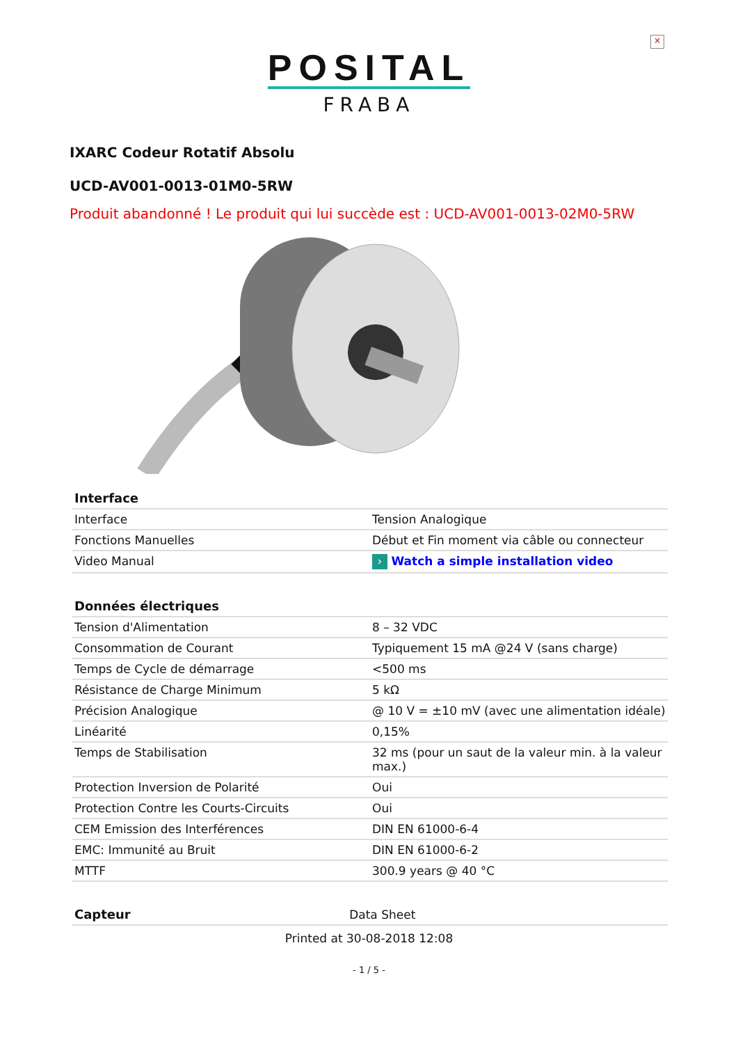×
POSITAL
FRABA
IXARC Codeur Rotatif Absolu
UCD-AV001-0013-01M0-5RW
Produit abandonné ! Le produit qui lui succède est : UCD-AV001-0013-02M0-5RW
| Interface | |
| --- | --- |
| Interface | Tension Analogique |
| Fonctions Manuelles | Début et Fin moment via câble ou connecteur |
| Video Manual | › Watch a simple installation video |
| Données électriques | |
| --- | --- |
| Tension d'Alimentation | 8 – 32 VDC |
| Consommation de Courant | Typiquement 15 mA @24 V (sans charge) |
| Temps de Cycle de démarrage | <500 ms |
| Résistance de Charge Minimum | 5 kΩ |
| Précision Analogique | @ 10 V = ±10 mV (avec une alimentation idéale) |
| Linéarité | 0,15% |
| Temps de Stabilisation | 32 ms (pour un saut de la valeur min. à la valeur max.) |
| Protection Inversion de Polarité | Oui |
| Protection Contre les Courts-Circuits | Oui |
| CEM Emission des Interférences | DIN EN 61000-6-4 |
| EMC: Immunité au Bruit | DIN EN 61000-6-2 |
| MTTF | 300.9 years @ 40 °C |
| Capteur | Data Sheet |
| --- | --- |
Printed at 30-08-2018 12:08
- 1 / 5 -